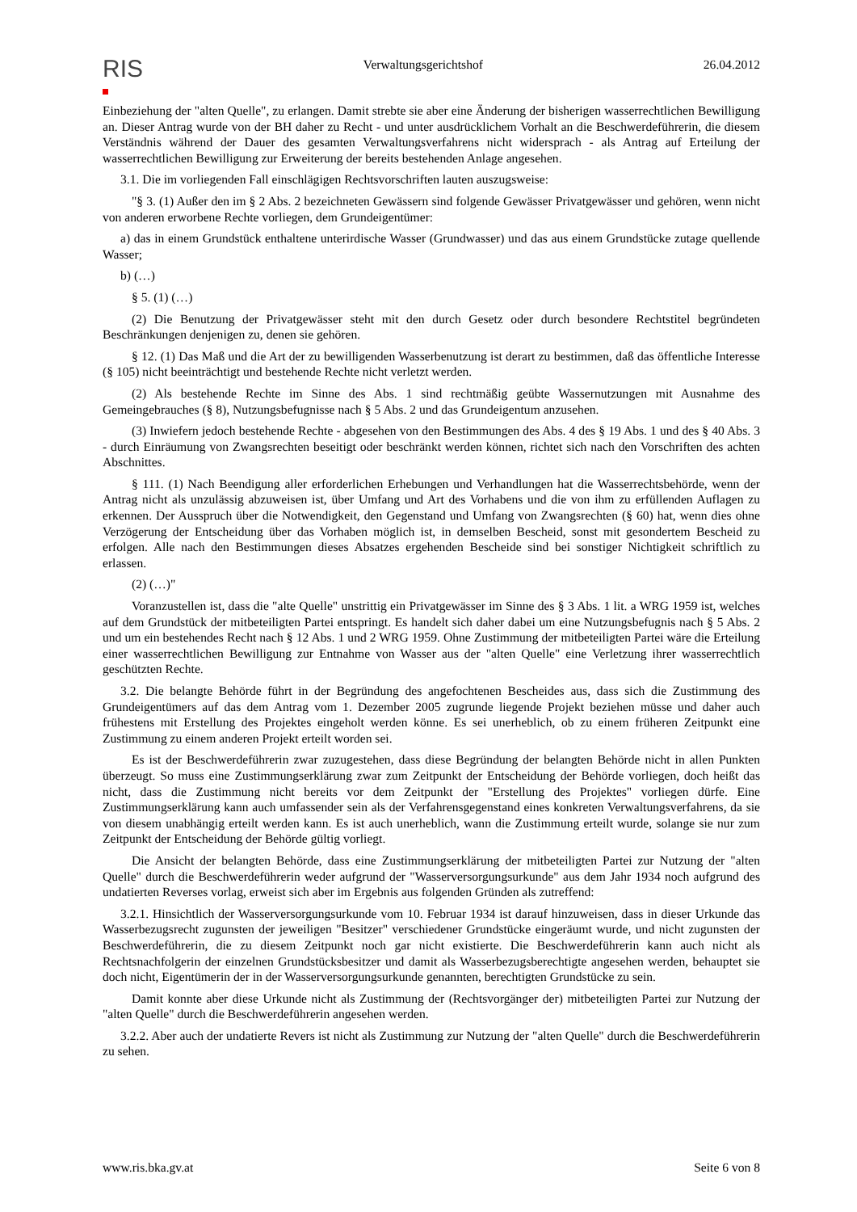RIS
Verwaltungsgerichtshof 26.04.2012
Einbeziehung der "alten Quelle", zu erlangen. Damit strebte sie aber eine Änderung der bisherigen wasserrechtlichen Bewilligung an. Dieser Antrag wurde von der BH daher zu Recht - und unter ausdrücklichem Vorhalt an die Beschwerdeführerin, die diesem Verständnis während der Dauer des gesamten Verwaltungsverfahrens nicht widersprach - als Antrag auf Erteilung der wasserrechtlichen Bewilligung zur Erweiterung der bereits bestehenden Anlage angesehen.
3.1. Die im vorliegenden Fall einschlägigen Rechtsvorschriften lauten auszugsweise:
"§ 3. (1) Außer den im § 2 Abs. 2 bezeichneten Gewässern sind folgende Gewässer Privatgewässer und gehören, wenn nicht von anderen erworbene Rechte vorliegen, dem Grundeigentümer:
a) das in einem Grundstück enthaltene unterirdische Wasser (Grundwasser) und das aus einem Grundstücke zutage quellende Wasser;
b) (…)
§ 5. (1) (…)
(2) Die Benutzung der Privatgewässer steht mit den durch Gesetz oder durch besondere Rechtstitel begründeten Beschränkungen denjenigen zu, denen sie gehören.
§ 12. (1) Das Maß und die Art der zu bewilligenden Wasserbenutzung ist derart zu bestimmen, daß das öffentliche Interesse (§ 105) nicht beeinträchtigt und bestehende Rechte nicht verletzt werden.
(2) Als bestehende Rechte im Sinne des Abs. 1 sind rechtmäßig geübte Wassernutzungen mit Ausnahme des Gemeingebrauches (§ 8), Nutzungsbefugnisse nach § 5 Abs. 2 und das Grundeigentum anzusehen.
(3) Inwiefern jedoch bestehende Rechte - abgesehen von den Bestimmungen des Abs. 4 des § 19 Abs. 1 und des § 40 Abs. 3 - durch Einräumung von Zwangsrechten beseitigt oder beschränkt werden können, richtet sich nach den Vorschriften des achten Abschnittes.
§ 111. (1) Nach Beendigung aller erforderlichen Erhebungen und Verhandlungen hat die Wasserrechtsbehörde, wenn der Antrag nicht als unzulässig abzuweisen ist, über Umfang und Art des Vorhabens und die von ihm zu erfüllenden Auflagen zu erkennen. Der Ausspruch über die Notwendigkeit, den Gegenstand und Umfang von Zwangsrechten (§ 60) hat, wenn dies ohne Verzögerung der Entscheidung über das Vorhaben möglich ist, in demselben Bescheid, sonst mit gesondertem Bescheid zu erfolgen. Alle nach den Bestimmungen dieses Absatzes ergehenden Bescheide sind bei sonstiger Nichtigkeit schriftlich zu erlassen.
(2) (…)"
Voranzustellen ist, dass die "alte Quelle" unstrittig ein Privatgewässer im Sinne des § 3 Abs. 1 lit. a WRG 1959 ist, welches auf dem Grundstück der mitbeteiligten Partei entspringt. Es handelt sich daher dabei um eine Nutzungsbefugnis nach § 5 Abs. 2 und um ein bestehendes Recht nach § 12 Abs. 1 und 2 WRG 1959. Ohne Zustimmung der mitbeteiligten Partei wäre die Erteilung einer wasserrechtlichen Bewilligung zur Entnahme von Wasser aus der "alten Quelle" eine Verletzung ihrer wasserrechtlich geschützten Rechte.
3.2. Die belangte Behörde führt in der Begründung des angefochtenen Bescheides aus, dass sich die Zustimmung des Grundeigentümers auf das dem Antrag vom 1. Dezember 2005 zugrunde liegende Projekt beziehen müsse und daher auch frühestens mit Erstellung des Projektes eingeholt werden könne. Es sei unerheblich, ob zu einem früheren Zeitpunkt eine Zustimmung zu einem anderen Projekt erteilt worden sei.
Es ist der Beschwerdeführerin zwar zuzugestehen, dass diese Begründung der belangten Behörde nicht in allen Punkten überzeugt. So muss eine Zustimmungserklärung zwar zum Zeitpunkt der Entscheidung der Behörde vorliegen, doch heißt das nicht, dass die Zustimmung nicht bereits vor dem Zeitpunkt der "Erstellung des Projektes" vorliegen dürfe. Eine Zustimmungserklärung kann auch umfassender sein als der Verfahrensgegenstand eines konkreten Verwaltungsverfahrens, da sie von diesem unabhängig erteilt werden kann. Es ist auch unerheblich, wann die Zustimmung erteilt wurde, solange sie nur zum Zeitpunkt der Entscheidung der Behörde gültig vorliegt.
Die Ansicht der belangten Behörde, dass eine Zustimmungserklärung der mitbeteiligten Partei zur Nutzung der "alten Quelle" durch die Beschwerdeführerin weder aufgrund der "Wasserversorgungsurkunde" aus dem Jahr 1934 noch aufgrund des undatierten Reverses vorlag, erweist sich aber im Ergebnis aus folgenden Gründen als zutreffend:
3.2.1. Hinsichtlich der Wasserversorgungsurkunde vom 10. Februar 1934 ist darauf hinzuweisen, dass in dieser Urkunde das Wasserbezugsrecht zugunsten der jeweiligen "Besitzer" verschiedener Grundstücke eingeräumt wurde, und nicht zugunsten der Beschwerdeführerin, die zu diesem Zeitpunkt noch gar nicht existierte. Die Beschwerdeführerin kann auch nicht als Rechtsnachfolgerin der einzelnen Grundstücksbesitzer und damit als Wasserbezugsberechtigte angesehen werden, behauptet sie doch nicht, Eigentümerin der in der Wasserversorgungsurkunde genannten, berechtigten Grundstücke zu sein.
Damit konnte aber diese Urkunde nicht als Zustimmung der (Rechtsvorgänger der) mitbeteiligten Partei zur Nutzung der "alten Quelle" durch die Beschwerdeführerin angesehen werden.
3.2.2. Aber auch der undatierte Revers ist nicht als Zustimmung zur Nutzung der "alten Quelle" durch die Beschwerdeführerin zu sehen.
www.ris.bka.gv.at Seite 6 von 8